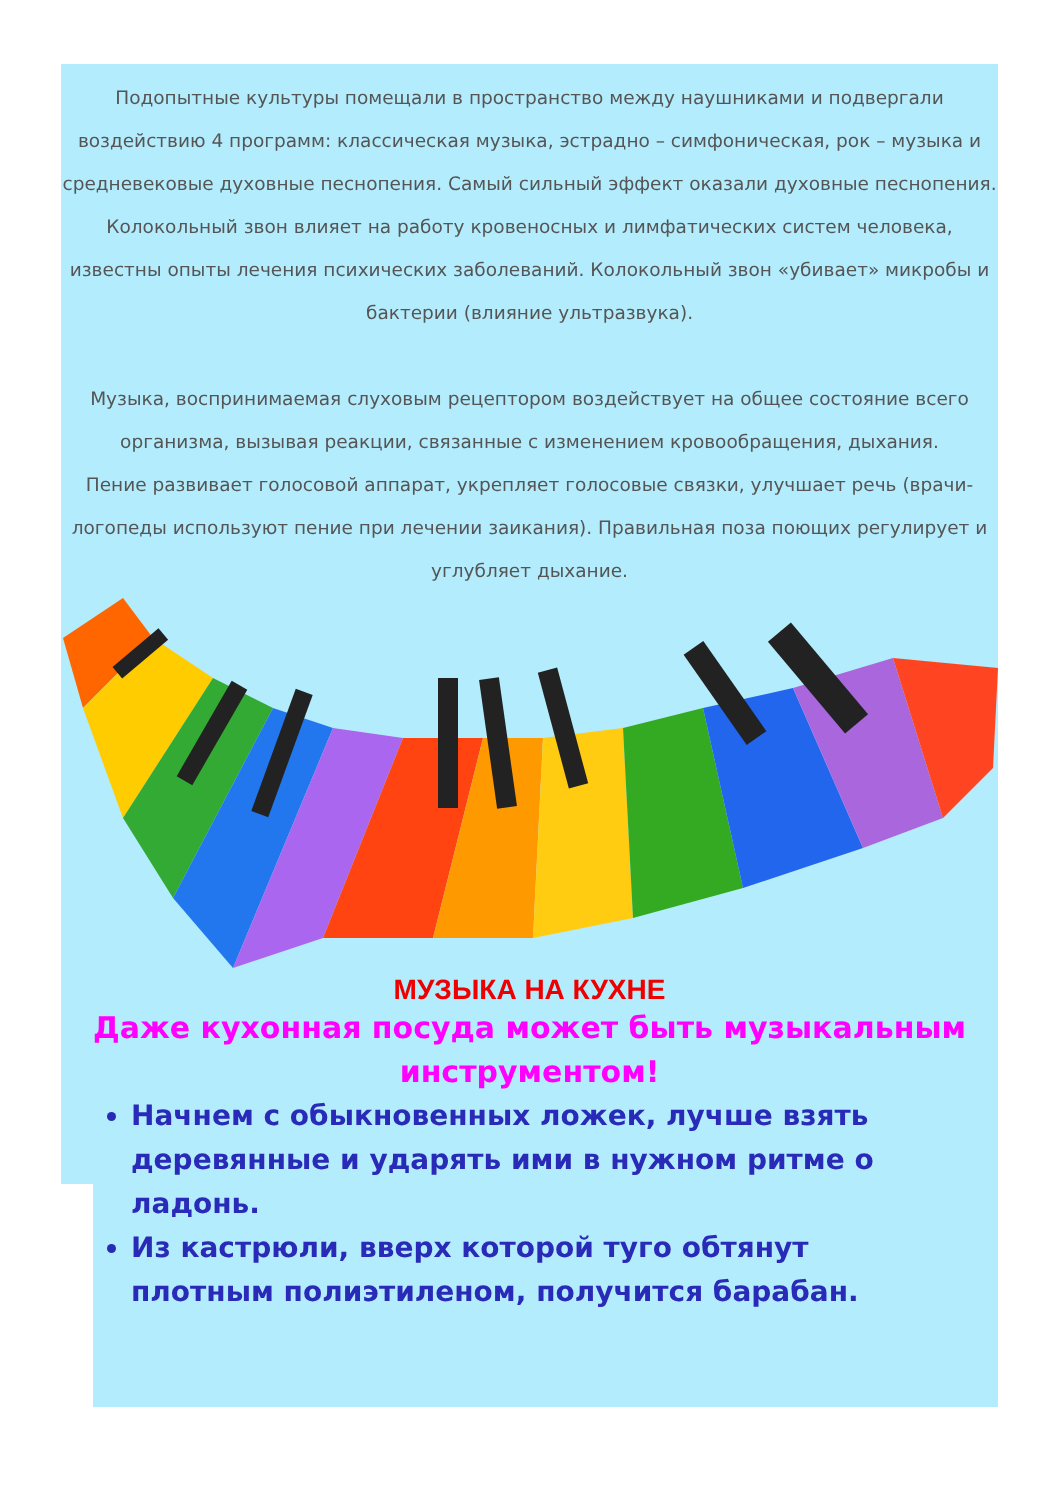Подопытные культуры помещали в пространство между наушниками и подвергали воздействию 4 программ: классическая музыка, эстрадно – симфоническая, рок – музыка и средневековые духовные песнопения. Самый сильный эффект оказали духовные песнопения.
Колокольный звон влияет на работу кровеносных и лимфатических систем человека, известны опыты лечения психических заболеваний. Колокольный звон «убивает» микробы и бактерии (влияние ультразвука).
Музыка, воспринимаемая слуховым рецептором воздействует на общее состояние всего организма, вызывая реакции, связанные с изменением кровообращения, дыхания.
Пение развивает голосовой аппарат, укрепляет голосовые связки, улучшает речь (врачи-логопеды используют пение при лечении заикания). Правильная поза поющих регулирует и углубляет дыхание.
МУЗЫКА НА КУХНЕ
Даже кухонная посуда может быть музыкальным инструментом!
Начнем с обыкновенных ложек, лучше взять деревянные и ударять ими в нужном ритме о ладонь.
Из кастрюли, вверх которой туго обтянут плотным полиэтиленом, получится барабан.